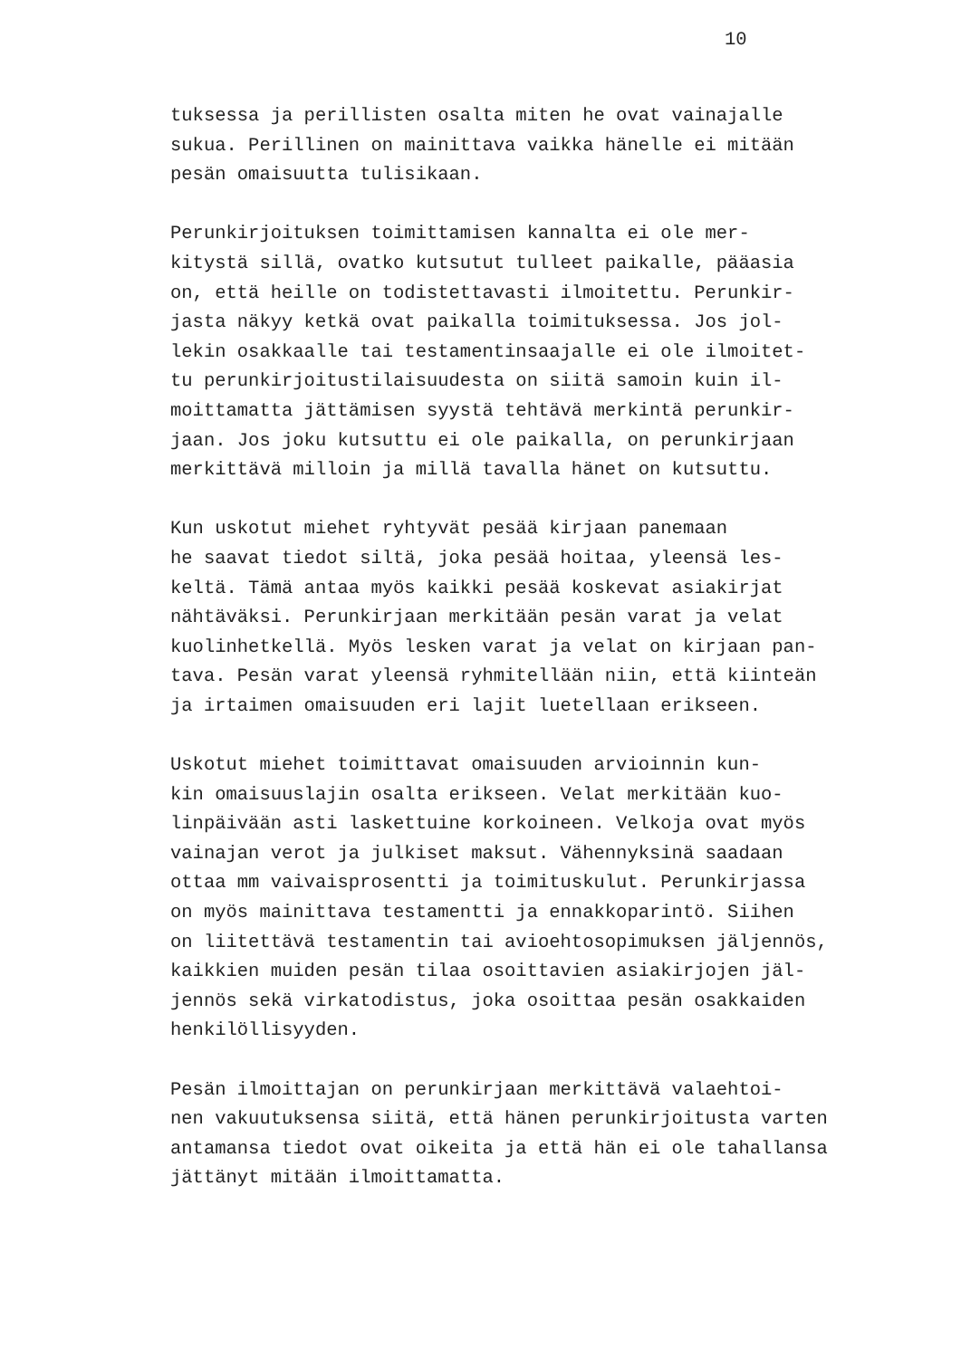10
tuksessa ja perillisten osalta miten he ovat vainajalle sukua. Perillinen on mainittava vaikka hänelle ei mitään pesän omaisuutta tulisikaan.
Perunkirjoituksen toimittamisen kannalta ei ole mer- kitystä sillä, ovatko kutsutut tulleet paikalle, pääasia on, että heille on todistettavasti ilmoitettu. Perunkir- jasta näkyy ketkä ovat paikalla toimituksessa. Jos jol- lekin osakkaalle tai testamentinsaajalle ei ole ilmoitet- tu perunkirjoitustilaisuudesta on siitä samoin kuin il- moittamatta jättämisen syystä tehtävä merkintä perunkir- jaan. Jos joku kutsuttu ei ole paikalla, on perunkirjaan merkittävä milloin ja millä tavalla hänet on kutsuttu.
Kun uskotut miehet ryhtyvät pesää kirjaan panemaan he saavat tiedot siltä, joka pesää hoitaa, yleensä les- keltä. Tämä antaa myös kaikki pesää koskevat asiakirjat nähtäväksi. Perunkirjaan merkitään pesän varat ja velat kuolinhetkellä. Myös lesken varat ja velat on kirjaan pan- tava. Pesän varat yleensä ryhmitellään niin, että kiinteän ja irtaimen omaisuuden eri lajit luetellaan erikseen.
Uskotut miehet toimittavat omaisuuden arvioinnin kun- kin omaisuuslajin osalta erikseen. Velat merkitään kuo- linpäivään asti laskettuine korkoineen. Velkoja ovat myös vainajan verot ja julkiset maksut. Vähennyksinä saadaan ottaa mm vaivaisprosentti ja toimituskulut. Perunkirjassa on myös mainittava testamentti ja ennakkoparintö. Siihen on liitettävä testamentin tai avioehtosopimuksen jäljennös, kaikkien muiden pesän tilaa osoittavien asiakirjojen jäl- jennös sekä virkatodistus, joka osoittaa pesän osakkaiden henkilöllisyyden.
Pesän ilmoittajan on perunkirjaan merkittävä valaehtoi- nen vakuutuksensa siitä, että hänen perunkirjoitusta varten antamansa tiedot ovat oikeita ja että hän ei ole tahallansa jättänyt mitään ilmoittamatta.